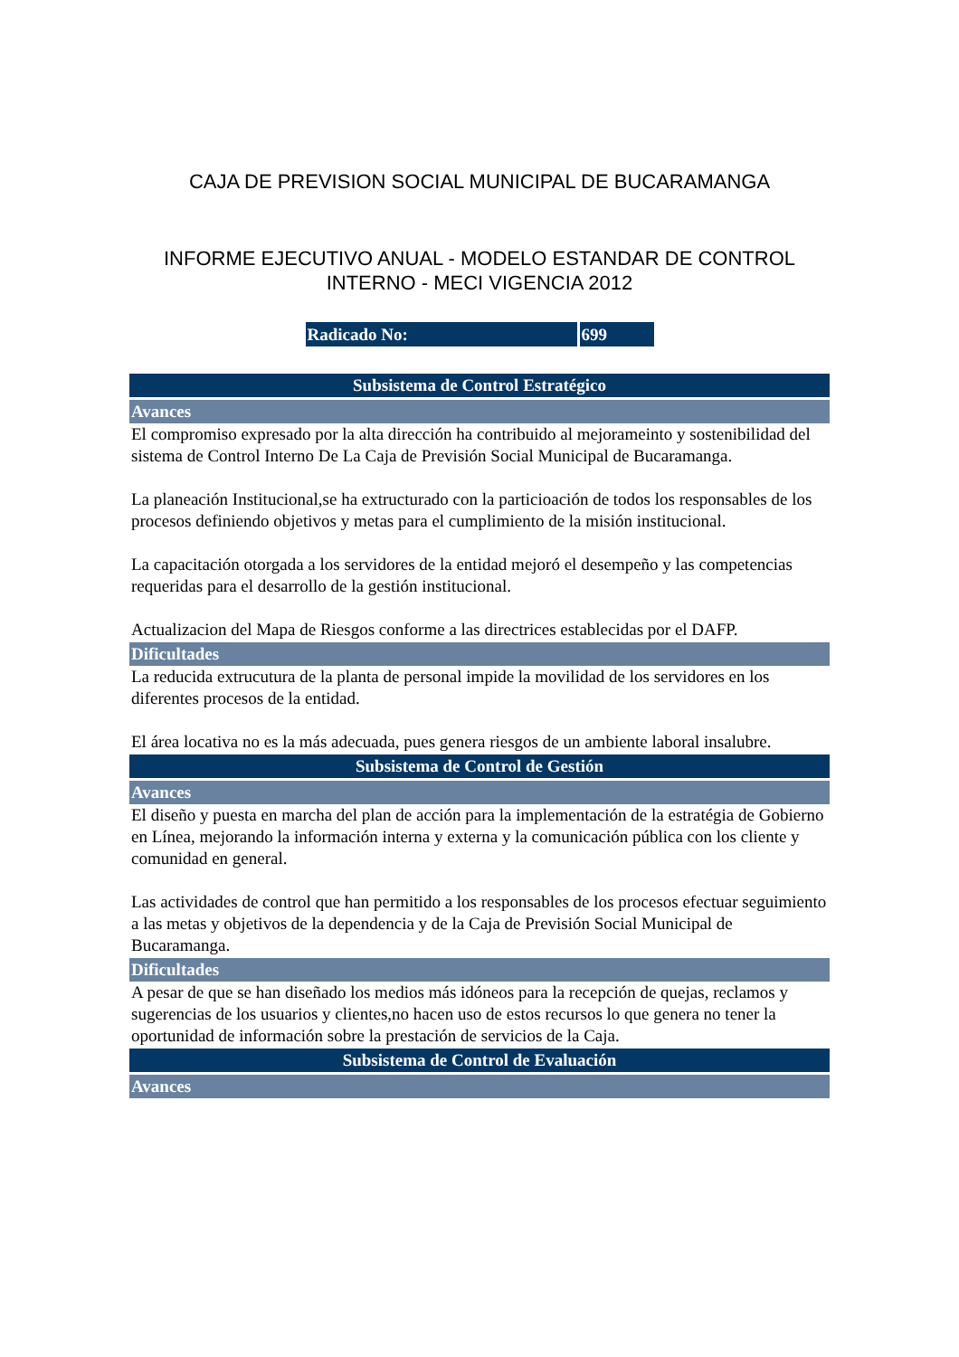CAJA DE PREVISION SOCIAL MUNICIPAL DE BUCARAMANGA
INFORME EJECUTIVO ANUAL - MODELO ESTANDAR DE CONTROL INTERNO - MECI VIGENCIA 2012
Radicado No: 699
Subsistema de Control Estratégico
Avances
El compromiso expresado por la alta dirección ha contribuido al mejorameinto y sostenibilidad del sistema de Control Interno De La Caja de Previsión Social Municipal de Bucaramanga.
La planeación Institucional,se ha extructurado con la particioación de todos los responsables de los procesos definiendo objetivos y metas para el cumplimiento de la misión institucional.
La capacitación otorgada a los servidores de la entidad mejoró el desempeño y las competencias requeridas para el desarrollo de la gestión institucional.
Actualizacion del Mapa de Riesgos conforme a las directrices establecidas por el DAFP.
Dificultades
La reducida extrucutura de la planta de personal impide la movilidad de los servidores en los diferentes procesos de la entidad.
El área locativa no es la más adecuada, pues genera riesgos de un ambiente laboral insalubre.
Subsistema de Control de Gestión
Avances
El diseño y puesta en marcha del plan de acción para la implementación de la estratégia de Gobierno en Línea, mejorando la información interna y externa y la comunicación pública con los cliente y comunidad en general.
Las actividades de control que han permitido a los responsables de los procesos efectuar seguimiento a las metas y objetivos de la dependencia y de la Caja de Previsión Social Municipal de Bucaramanga.
Dificultades
A pesar de que se han diseñado los medios más idóneos para la recepción de quejas, reclamos y sugerencias de los usuarios y clientes,no hacen uso de estos recursos lo que genera no tener la oportunidad de información sobre la prestación de servicios de la Caja.
Subsistema de Control de Evaluación
Avances